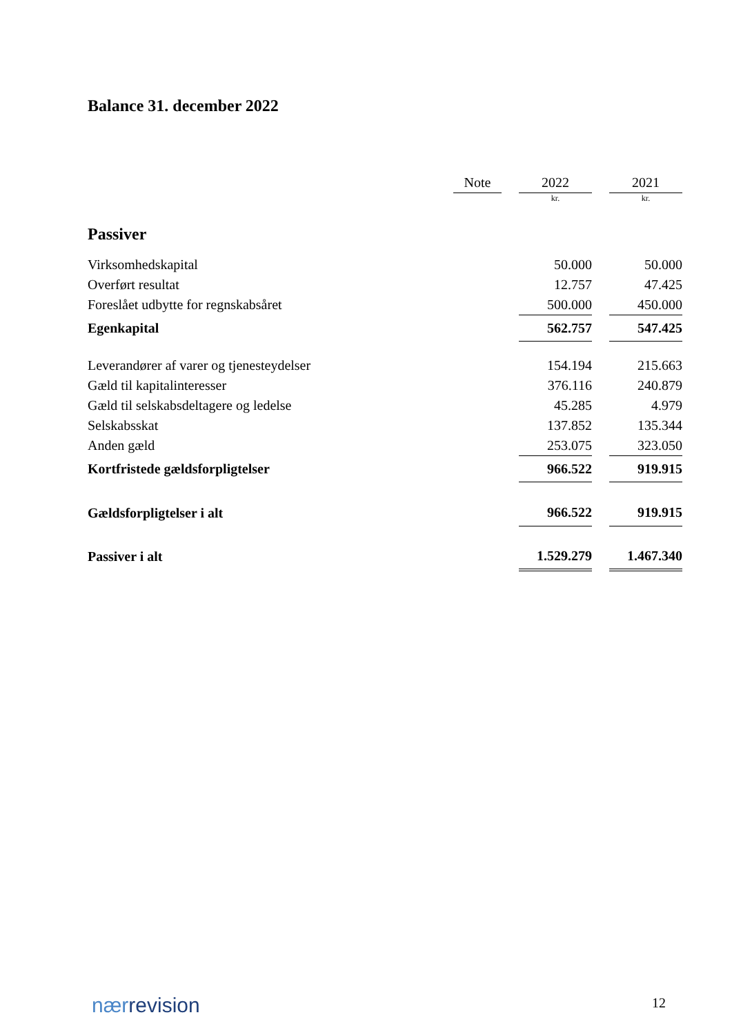Balance 31. december 2022
| | Note | | 2022 | | 2021 |
| --- | --- | --- | --- | --- | --- |
| | | | kr. | | kr. |
| Passiver | | | | | |
| Virksomhedskapital | | | 50.000 | | 50.000 |
| Overført resultat | | | 12.757 | | 47.425 |
| Foreslået udbytte for regnskabsåret | | | 500.000 | | 450.000 |
| Egenkapital | | | 562.757 | | 547.425 |
| Leverandører af varer og tjenesteydelser | | | 154.194 | | 215.663 |
| Gæld til kapitalinteresser | | | 376.116 | | 240.879 |
| Gæld til selskabsdeltagere og ledelse | | | 45.285 | | 4.979 |
| Selskabsskat | | | 137.852 | | 135.344 |
| Anden gæld | | | 253.075 | | 323.050 |
| Kortfristede gældsforpligtelser | | | 966.522 | | 919.915 |
| Gældsforpligtelser i alt | | | 966.522 | | 919.915 |
| Passiver i alt | | | 1.529.279 | | 1.467.340 |
nærrevision 12